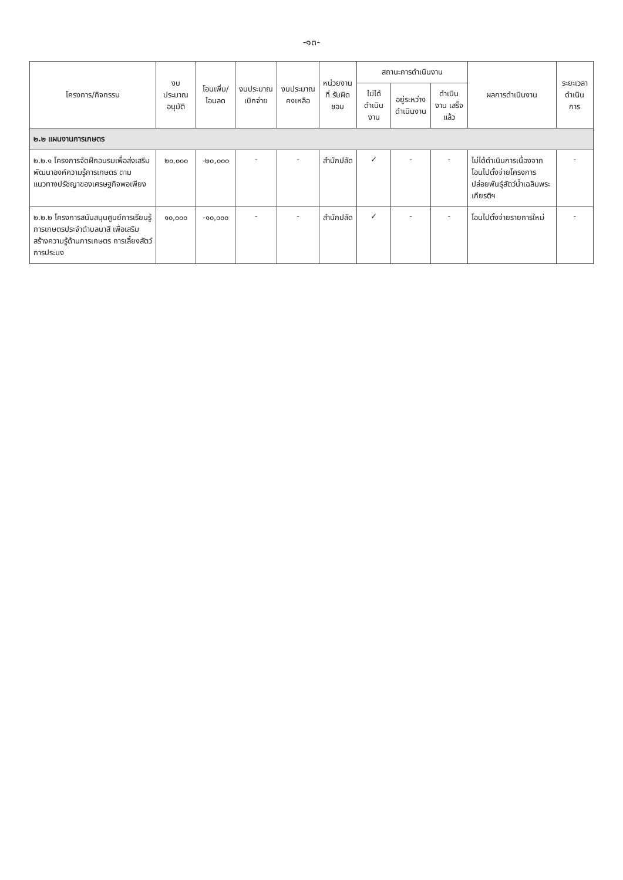-๑๓-
| โครงการ/กิจกรรม | งบประมาณอนุมัติ | โอนเพิ่ม/ โอนลด | งบประมาณ เบิกจ่าย | งบประมาณ คงเหลือ | หน่วยงานที่ รับผิดชอบ | สถานะการดำเนินงาน | | | ผลการดำเนินงาน | ระยะเวลา ดำเนินการ |
| --- | --- | --- | --- | --- | --- | --- | --- | --- | --- | --- |
| | | | | | | ไม่ได้ ดำเนินงาน | อยู่ระหว่าง ดำเนินงาน | ดำเนินงาน เสร็จแล้ว | | |
| ๒.๒ แผนงานการเกษตร | | | | | | | | | | |
| ๒.๒.๑ โครงการจัดฝึกอบรมเพื่อส่งเสริมพัฒนาองค์ความรู้การเกษตร ตามแนวทางปรัชญาของเศรษฐกิจพอเพียง | ๒๐,๐๐๐ | -๒๐,๐๐๐ | - | - | สำนักปลัด | ✓ | - | - | ไม่ได้ดำเนินการเนื่องจากโอนไปตั้งจ่ายโครงการปล่อยพันธุ์สัตว์น้ำเฉลิมพระเกียรติฯ | - |
| ๒.๒.๒ โครงการสนับสนุนศูนย์การเรียนรู้การเกษตรประจำตำบลนาสี เพื่อเสริมสร้างความรู้ด้านการเกษตร การเลี้ยงสัตว์ การประมง | ๑๐,๐๐๐ | -๑๐,๐๐๐ | - | - | สำนักปลัด | ✓ | - | - | โอนไปตั้งจ่ายรายการใหม่ | - |